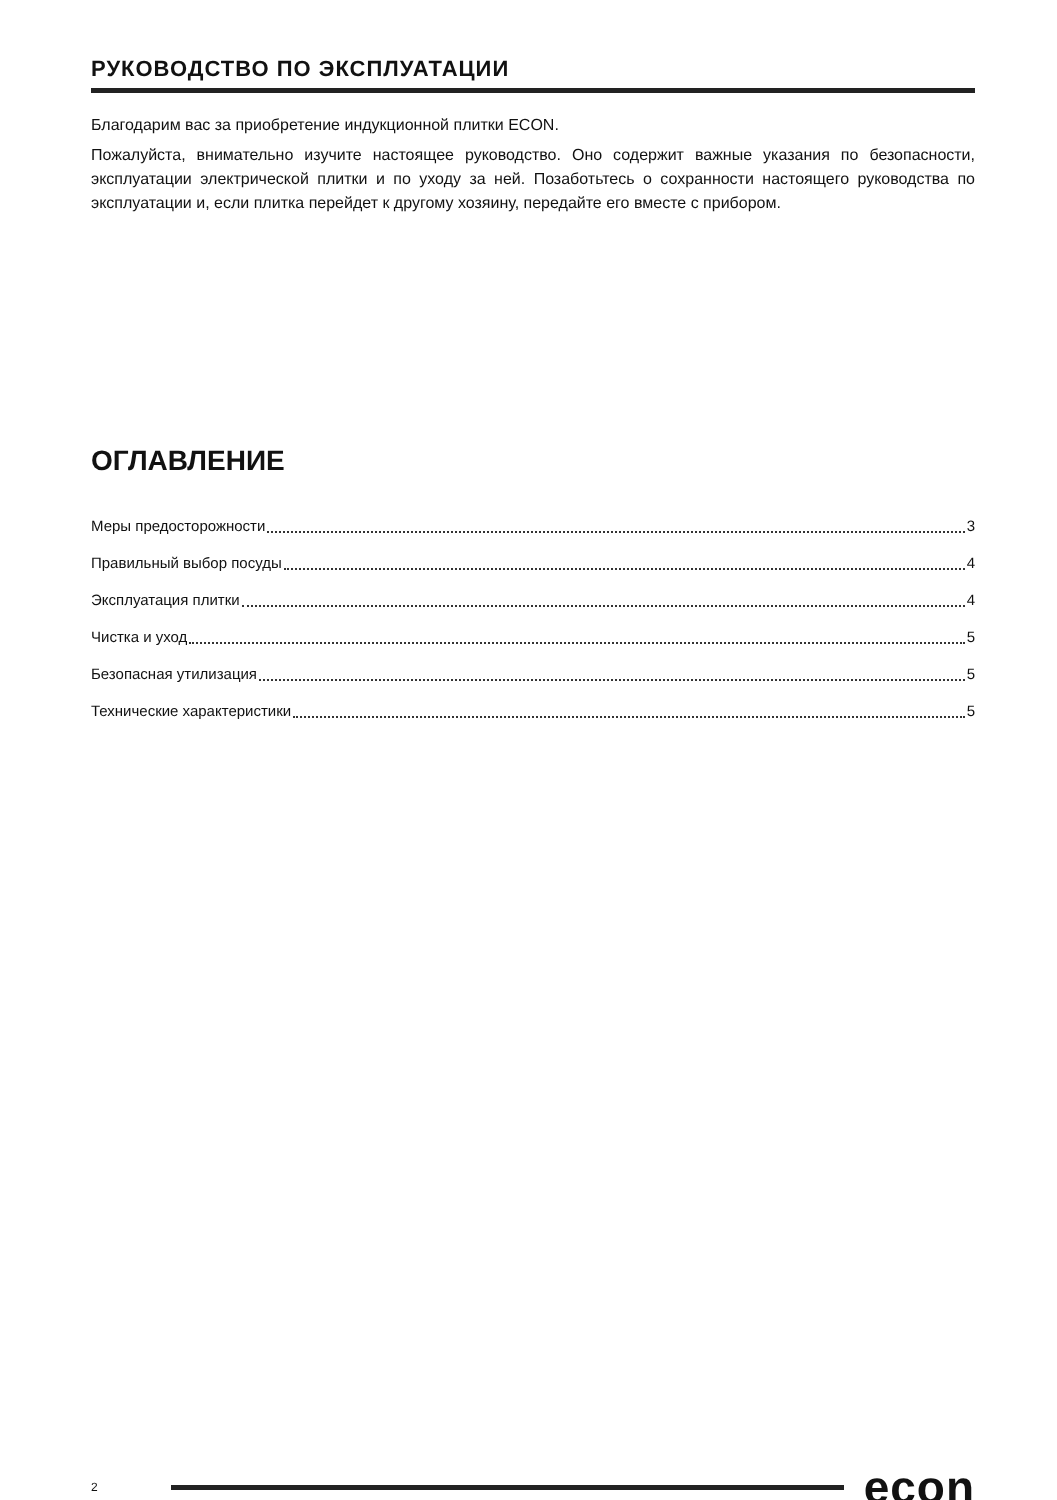РУКОВОДСТВО ПО ЭКСПЛУАТАЦИИ
Благодарим вас за приобретение индукционной плитки ECON.
Пожалуйста, внимательно изучите настоящее руководство. Оно содержит важные указания по безопасности, эксплуатации электрической плитки и по уходу за ней. Позаботьтесь о сохранности настоящего руководства по эксплуатации и, если плитка перейдет к другому хозяину, передайте его вместе с прибором.
ОГЛАВЛЕНИЕ
Меры предосторожности 3
Правильный выбор посуды 4
Эксплуатация плитки 4
Чистка и уход 5
Безопасная утилизация 5
Технические характеристики 5
2 econ